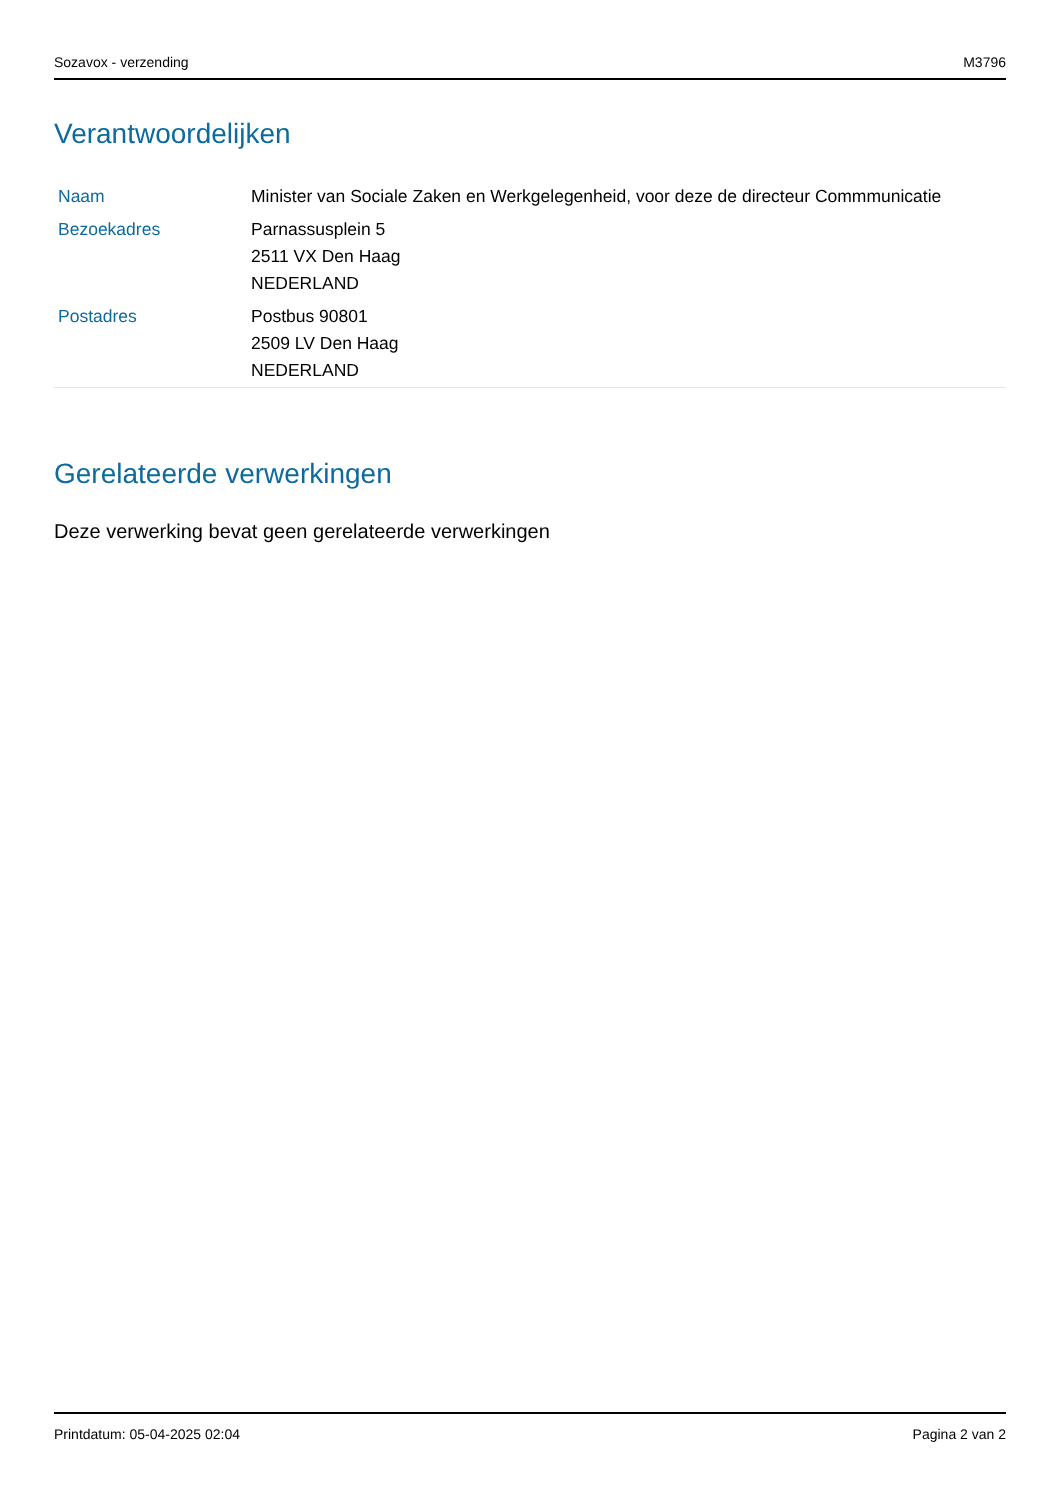Sozavox - verzending M3796
Verantwoordelijken
| Naam | Minister van Sociale Zaken en Werkgelegenheid, voor deze de directeur Commmunicatie |
| Bezoekadres | Parnassusplein 5 2511 VX Den Haag NEDERLAND |
| Postadres | Postbus 90801 2509 LV Den Haag NEDERLAND |
Gerelateerde verwerkingen
Deze verwerking bevat geen gerelateerde verwerkingen
Printdatum: 05-04-2025 02:04 Pagina 2 van 2